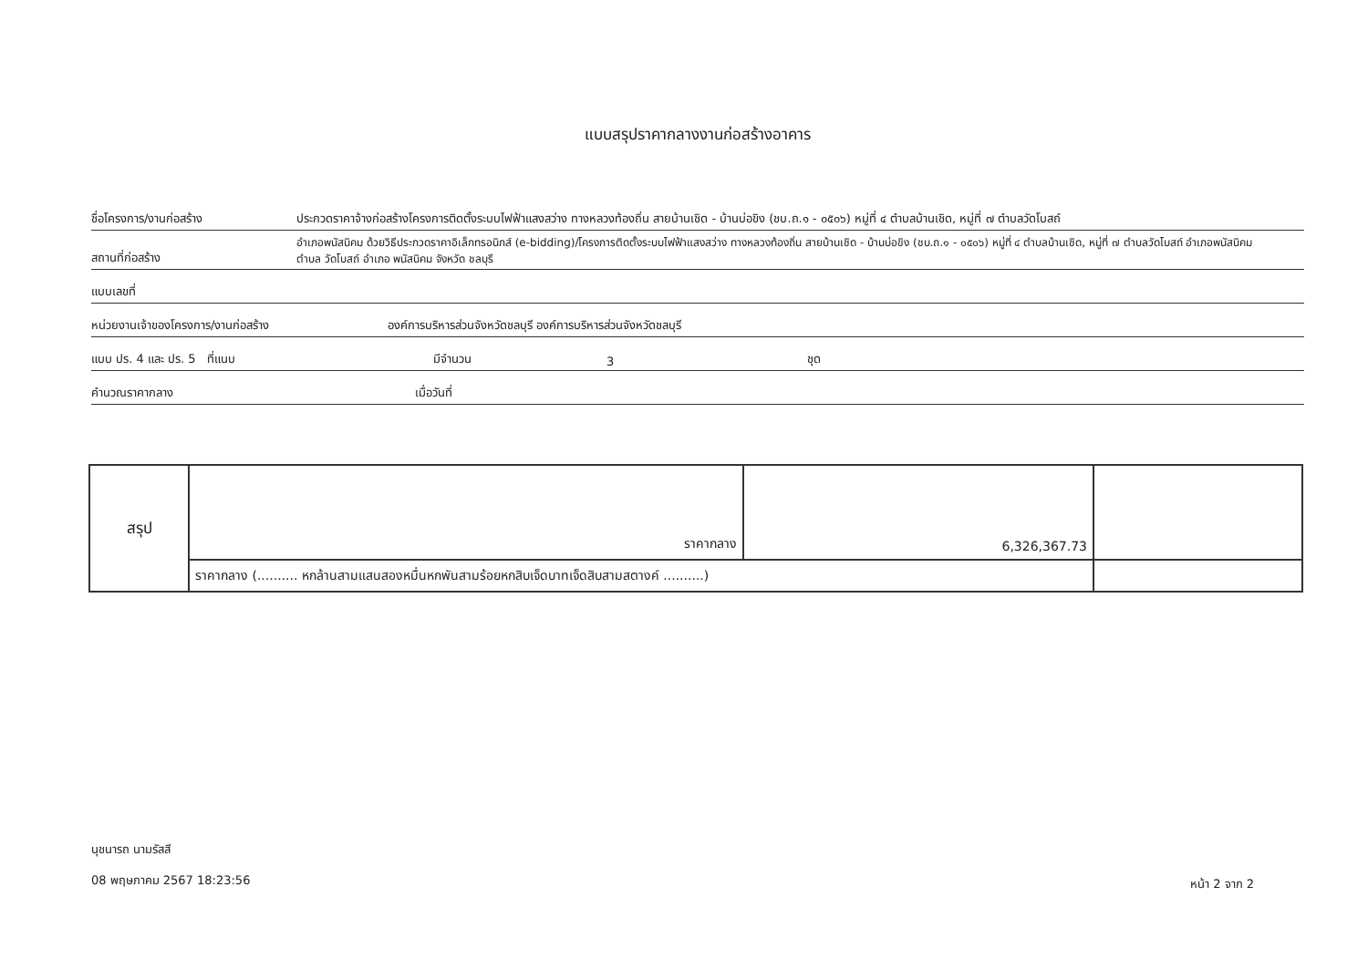แบบสรุปราคากลางงานก่อสร้างอาคาร
ชื่อโครงการ/งานก่อสร้าง
ประกวดราคาจ้างก่อสร้างโครงการติดตั้งระบบไฟฟ้าแสงสว่าง ทางหลวงท้องถิ่น สายบ้านเชิด - บ้านบ่อขิง (ชบ.ถ.๑ - ๐๕๐๖) หมู่ที่ ๔ ตำบลบ้านเชิด, หมู่ที่ ๗ ตำบลวัดโบสถ์
สถานที่ก่อสร้าง
อำเภอพนัสนิคม ด้วยวิธีประกวดราคาอิเล็กทรอนิกส์ (e-bidding)/โครงการติดตั้งระบบไฟฟ้าแสงสว่าง ทางหลวงท้องถิ่น สายบ้านเชิด - บ้านบ่อขิง (ชบ.ถ.๑ - ๐๕๐๖) หมู่ที่ ๔ ตำบลบ้านเชิด, หมู่ที่ ๗ ตำบลวัดโบสถ์ อำเภอพนัสนิคม
ตำบล วัดโบสถ์ อำเภอ พนัสนิคม จังหวัด ชลบุรี
แบบเลขที่
หน่วยงานเจ้าของโครงการ/งานก่อสร้าง
องค์การบริหารส่วนจังหวัดชลบุรี องค์การบริหารส่วนจังหวัดชลบุรี
แบบ ปร. 4 และ ปร. 5 ที่แนบ
มีจำนวน
3
ชุด
คำนวณราคากลาง
เมื่อวันที่
| สรุป | ราคากลาง | 6,326,367.73 | |
| | ราคากลาง (.......... หกล้านสามแสนสองหมื่นหกพันสามร้อยหกสิบเจ็ดบาทเจ็ดสิบสามสตางค์ ..........) | | |
นุชนารถ นามรัสสี
08 พฤษภาคม 2567 18:23:56
หน้า 2 จาก 2